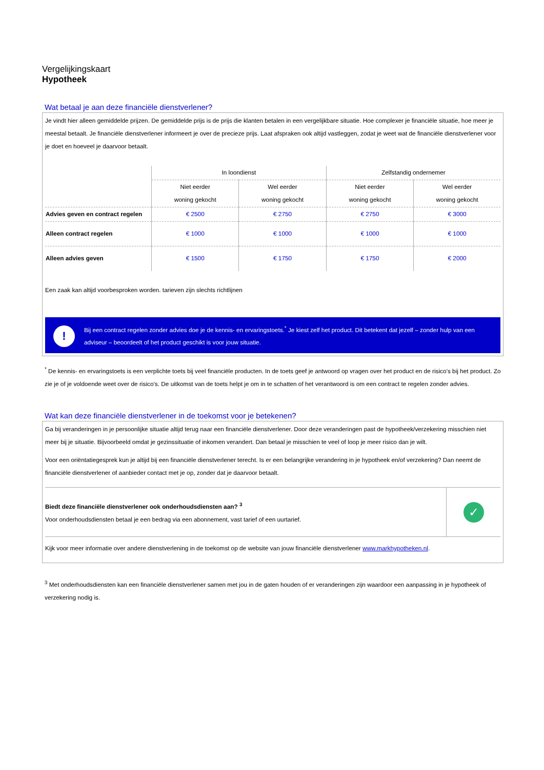Vergelijkingskaart
Hypotheek
Wat betaal je aan deze financiële dienstverlener?
Je vindt hier alleen gemiddelde prijzen. De gemiddelde prijs is de prijs die klanten betalen in een vergelijkbare situatie. Hoe complexer je financiële situatie, hoe meer je meestal betaalt. Je financiële dienstverlener informeert je over de precieze prijs. Laat afspraken ook altijd vastleggen, zodat je weet wat de financiële dienstverlener voor je doet en hoeveel je daarvoor betaalt.
| | In loondienst | | Zelfstandig ondernemer | |
| --- | --- | --- | --- | --- |
| | Niet eerder woning gekocht | Wel eerder woning gekocht | Niet eerder woning gekocht | Wel eerder woning gekocht |
| Advies geven en contract regelen | € 2500 | € 2750 | € 2750 | € 3000 |
| Alleen contract regelen | € 1000 | € 1000 | € 1000 | € 1000 |
| Alleen advies geven | € 1500 | € 1750 | € 1750 | € 2000 |
Een zaak kan altijd voorbesproken worden. tarieven zijn slechts richtlijnen
!
Bij een contract regelen zonder advies doe je de kennis- en ervaringstoets.<sup>*</sup> Je kiest zelf het product. Dit betekent dat jezelf – zonder hulp van een adviseur – beoordeelt of het product geschikt is voor jouw situatie.
<sup>*</sup> De kennis- en ervaringstoets is een verplichte toets bij veel financiële producten. In de toets geef je antwoord op vragen over het product en de risico’s bij het product. Zo zie je of je voldoende weet over de risico’s. De uitkomst van de toets helpt je om in te schatten of het verantwoord is om een contract te regelen zonder advies.
Wat kan deze financiële dienstverlener in de toekomst voor je betekenen?
Ga bij veranderingen in je persoonlijke situatie altijd terug naar een financiële dienstverlener. Door deze veranderingen past de hypotheek/verzekering misschien niet meer bij je situatie. Bijvoorbeeld omdat je gezinssituatie of inkomen verandert. Dan betaal je misschien te veel of loop je meer risico dan je wilt.
Voor een oriëntatiegesprek kun je altijd bij een financiële dienstverlener terecht. Is er een belangrijke verandering in je hypotheek en/of verzekering? Dan neemt de financiële dienstverlener of aanbieder contact met je op, zonder dat je daarvoor betaalt.
Biedt deze financiële dienstverlener ook onderhoudsdiensten aan? <sup>3</sup>
Voor onderhoudsdiensten betaal je een bedrag via een abonnement, vast tarief of een uurtarief.
✓
Kijk voor meer informatie over andere dienstverlening in de toekomst op de website van jouw financiële dienstverlener www.markhypotheken.nl.
<sup>3</sup> Met onderhoudsdiensten kan een financiële dienstverlener samen met jou in de gaten houden of er veranderingen zijn waardoor een aanpassing in je hypotheek of verzekering nodig is.